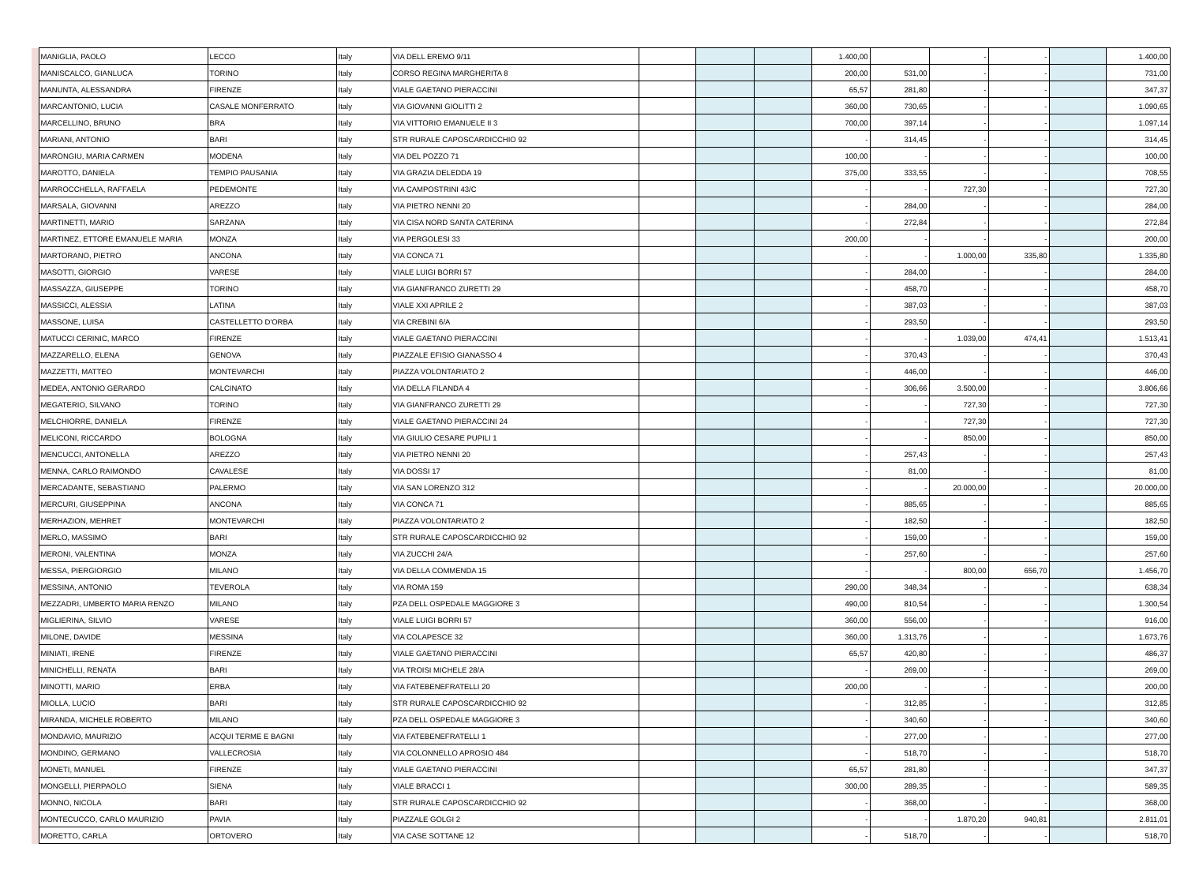| | MANIGLIA, PAOLO | LECCO | Italy | VIA DELL EREMO 9/11 | | | | 1.400,00 | | - | - | | 1.400,00 |
| | MANISCALCO, GIANLUCA | TORINO | Italy | CORSO REGINA MARGHERITA 8 | | | | 200,00 | 531,00 | - | - | | 731,00 |
| | MANUNTA, ALESSANDRA | FIRENZE | Italy | VIALE GAETANO PIERACCINI | | | | 65,57 | 281,80 | - | - | | 347,37 |
| | MARCANTONIO, LUCIA | CASALE MONFERRATO | Italy | VIA GIOVANNI GIOLITTI 2 | | | | 360,00 | 730,65 | - | - | | 1.090,65 |
| | MARCELLINO, BRUNO | BRA | Italy | VIA VITTORIO EMANUELE II 3 | | | | 700,00 | 397,14 | - | - | | 1.097,14 |
| | MARIANI, ANTONIO | BARI | Italy | STR RURALE CAPOSCARDICCHIO 92 | | | | - | 314,45 | - | - | | 314,45 |
| | MARONGIU, MARIA CARMEN | MODENA | Italy | VIA DEL POZZO 71 | | | | 100,00 | - | - | - | | 100,00 |
| | MAROTTO, DANIELA | TEMPIO PAUSANIA | Italy | VIA GRAZIA DELEDDA 19 | | | | 375,00 | 333,55 | - | - | | 708,55 |
| | MARROCCHELLA, RAFFAELA | PEDEMONTE | Italy | VIA CAMPOSTRINI 43/C | | | | - | - | 727,30 | - | | 727,30 |
| | MARSALA, GIOVANNI | AREZZO | Italy | VIA PIETRO NENNI 20 | | | | - | 284,00 | - | - | | 284,00 |
| | MARTINETTI, MARIO | SARZANA | Italy | VIA CISA NORD SANTA CATERINA | | | | - | 272,84 | - | - | | 272,84 |
| | MARTINEZ, ETTORE EMANUELE MARIA | MONZA | Italy | VIA PERGOLESI 33 | | | | 200,00 | - | - | - | | 200,00 |
| | MARTORANO, PIETRO | ANCONA | Italy | VIA CONCA 71 | | | | - | - | 1.000,00 | 335,80 | | 1.335,80 |
| | MASOTTI, GIORGIO | VARESE | Italy | VIALE LUIGI BORRI 57 | | | | - | 284,00 | - | - | | 284,00 |
| | MASSAZZA, GIUSEPPE | TORINO | Italy | VIA GIANFRANCO ZURETTI 29 | | | | - | 458,70 | - | - | | 458,70 |
| | MASSICCI, ALESSIA | LATINA | Italy | VIALE XXI APRILE 2 | | | | - | 387,03 | - | - | | 387,03 |
| | MASSONE, LUISA | CASTELLETTO D'ORBA | Italy | VIA CREBINI 6/A | | | | - | 293,50 | - | - | | 293,50 |
| | MATUCCI CERINIC, MARCO | FIRENZE | Italy | VIALE GAETANO PIERACCINI | | | | - | - | 1.039,00 | 474,41 | | 1.513,41 |
| | MAZZARELLO, ELENA | GENOVA | Italy | PIAZZALE EFISIO GIANASSO 4 | | | | - | 370,43 | - | - | | 370,43 |
| | MAZZETTI, MATTEO | MONTEVARCHI | Italy | PIAZZA VOLONTARIATO 2 | | | | - | 446,00 | - | - | | 446,00 |
| | MEDEA, ANTONIO GERARDO | CALCINATO | Italy | VIA DELLA FILANDA 4 | | | | - | 306,66 | 3.500,00 | - | | 3.806,66 |
| | MEGATERIO, SILVANO | TORINO | Italy | VIA GIANFRANCO ZURETTI 29 | | | | - | - | 727,30 | - | | 727,30 |
| | MELCHIORRE, DANIELA | FIRENZE | Italy | VIALE GAETANO PIERACCINI 24 | | | | - | - | 727,30 | - | | 727,30 |
| | MELICONI, RICCARDO | BOLOGNA | Italy | VIA GIULIO CESARE PUPILI 1 | | | | - | - | 850,00 | - | | 850,00 |
| | MENCUCCI, ANTONELLA | AREZZO | Italy | VIA PIETRO NENNI 20 | | | | - | 257,43 | - | - | | 257,43 |
| | MENNA, CARLO RAIMONDO | CAVALESE | Italy | VIA DOSSI 17 | | | | - | 81,00 | - | - | | 81,00 |
| | MERCADANTE, SEBASTIANO | PALERMO | Italy | VIA SAN LORENZO 312 | | | | - | - | 20.000,00 | - | | 20.000,00 |
| | MERCURI, GIUSEPPINA | ANCONA | Italy | VIA CONCA 71 | | | | - | 885,65 | - | - | | 885,65 |
| | MERHAZION, MEHRET | MONTEVARCHI | Italy | PIAZZA VOLONTARIATO 2 | | | | - | 182,50 | - | - | | 182,50 |
| | MERLO, MASSIMO | BARI | Italy | STR RURALE CAPOSCARDICCHIO 92 | | | | - | 159,00 | - | - | | 159,00 |
| | MERONI, VALENTINA | MONZA | Italy | VIA ZUCCHI 24/A | | | | - | 257,60 | - | - | | 257,60 |
| | MESSA, PIERGIORGIO | MILANO | Italy | VIA DELLA COMMENDA 15 | | | | - | - | 800,00 | 656,70 | | 1.456,70 |
| | MESSINA, ANTONIO | TEVEROLA | Italy | VIA ROMA 159 | | | | 290,00 | 348,34 | - | - | | 638,34 |
| | MEZZADRI, UMBERTO MARIA RENZO | MILANO | Italy | PZA DELL OSPEDALE MAGGIORE 3 | | | | 490,00 | 810,54 | - | - | | 1.300,54 |
| | MIGLIERINA, SILVIO | VARESE | Italy | VIALE LUIGI BORRI 57 | | | | 360,00 | 556,00 | - | - | | 916,00 |
| | MILONE, DAVIDE | MESSINA | Italy | VIA COLAPESCE 32 | | | | 360,00 | 1.313,76 | - | - | | 1.673,76 |
| | MINIATI, IRENE | FIRENZE | Italy | VIALE GAETANO PIERACCINI | | | | 65,57 | 420,80 | - | - | | 486,37 |
| | MINICHELLI, RENATA | BARI | Italy | VIA TROISI MICHELE 28/A | | | | - | 269,00 | - | - | | 269,00 |
| | MINOTTI, MARIO | ERBA | Italy | VIA FATEBENEFRATELLI 20 | | | | 200,00 | - | - | - | | 200,00 |
| | MIOLLA, LUCIO | BARI | Italy | STR RURALE CAPOSCARDICCHIO 92 | | | | - | 312,85 | - | - | | 312,85 |
| | MIRANDA, MICHELE ROBERTO | MILANO | Italy | PZA DELL OSPEDALE MAGGIORE 3 | | | | - | 340,60 | - | - | | 340,60 |
| | MONDAVIO, MAURIZIO | ACQUI TERME E BAGNI | Italy | VIA FATEBENEFRATELLI 1 | | | | - | 277,00 | - | - | | 277,00 |
| | MONDINO, GERMANO | VALLECROSIA | Italy | VIA COLONNELLO APROSIO 484 | | | | - | 518,70 | - | - | | 518,70 |
| | MONETI, MANUEL | FIRENZE | Italy | VIALE GAETANO PIERACCINI | | | | 65,57 | 281,80 | - | - | | 347,37 |
| | MONGELLI, PIERPAOLO | SIENA | Italy | VIALE BRACCI 1 | | | | 300,00 | 289,35 | - | - | | 589,35 |
| | MONNO, NICOLA | BARI | Italy | STR RURALE CAPOSCARDICCHIO 92 | | | | - | 368,00 | - | - | | 368,00 |
| | MONTECUCCO, CARLO MAURIZIO | PAVIA | Italy | PIAZZALE GOLGI 2 | | | | - | - | 1.870,20 | 940,81 | | 2.811,01 |
| | MORETTO, CARLA | ORTOVERO | Italy | VIA CASE SOTTANE 12 | | | | - | 518,70 | - | - | | 518,70 |